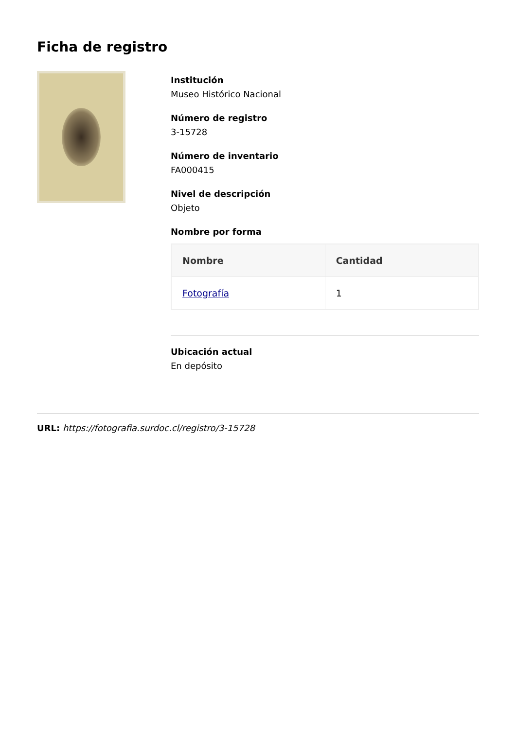Ficha de registro
Institución
Museo Histórico Nacional
Número de registro
3-15728
Número de inventario
FA000415
Nivel de descripción
Objeto
Nombre por forma
| Nombre | Cantidad |
| --- | --- |
| Fotografía | 1 |
Ubicación actual
En depósito
URL: https://fotografia.surdoc.cl/registro/3-15728